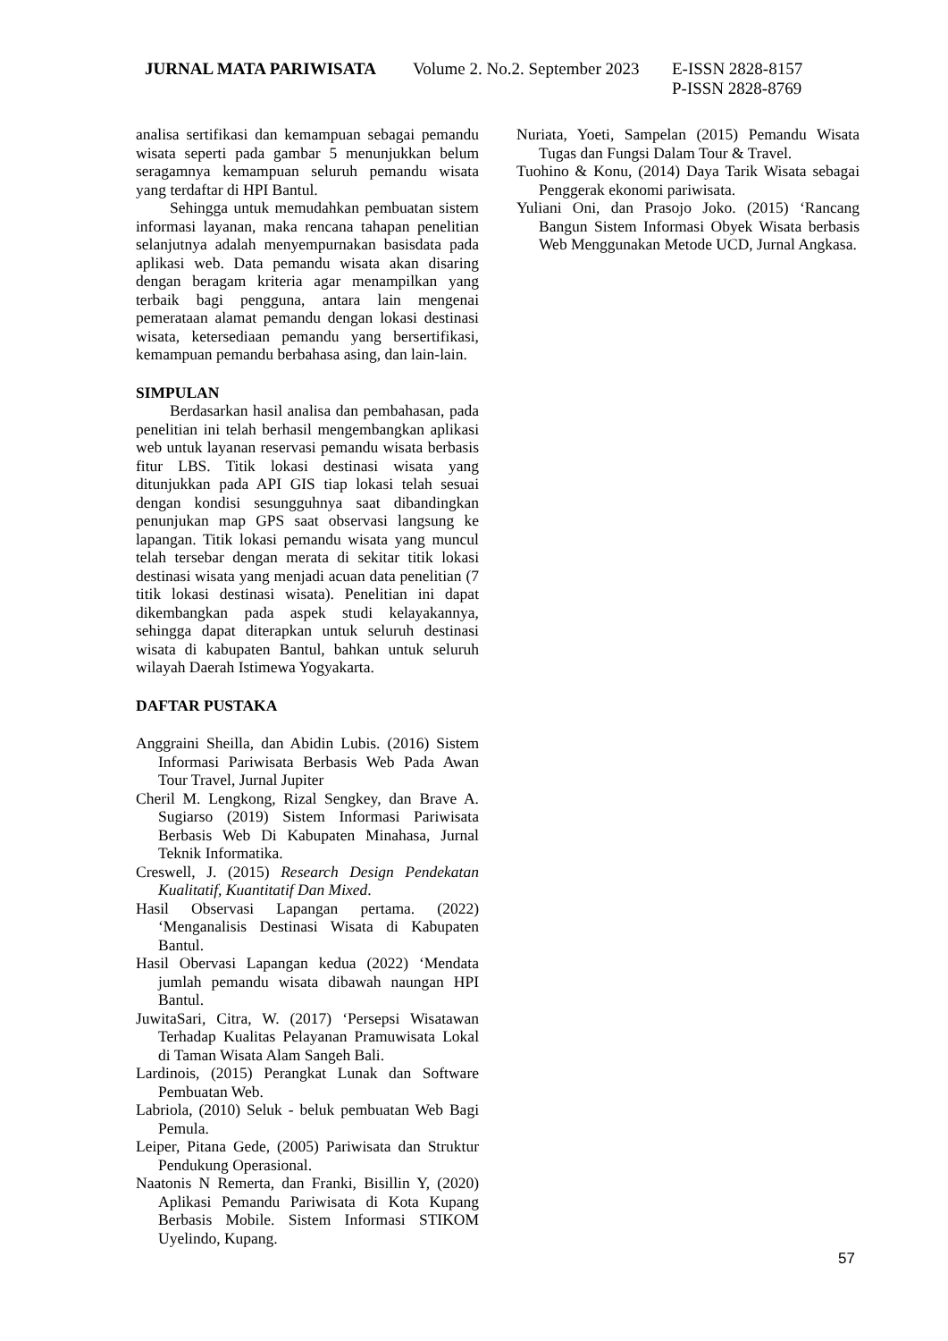JURNAL MATA PARIWISATA Volume 2. No.2. September 2023 E-ISSN 2828-8157
P-ISSN 2828-8769
analisa sertifikasi dan kemampuan sebagai pemandu wisata seperti pada gambar 5 menunjukkan belum seragamnya kemampuan seluruh pemandu wisata yang terdaftar di HPI Bantul.
Sehingga untuk memudahkan pembuatan sistem informasi layanan, maka rencana tahapan penelitian selanjutnya adalah menyempurnakan basisdata pada aplikasi web. Data pemandu wisata akan disaring dengan beragam kriteria agar menampilkan yang terbaik bagi pengguna, antara lain mengenai pemerataan alamat pemandu dengan lokasi destinasi wisata, ketersediaan pemandu yang bersertifikasi, kemampuan pemandu berbahasa asing, dan lain-lain.
SIMPULAN
Berdasarkan hasil analisa dan pembahasan, pada penelitian ini telah berhasil mengembangkan aplikasi web untuk layanan reservasi pemandu wisata berbasis fitur LBS. Titik lokasi destinasi wisata yang ditunjukkan pada API GIS tiap lokasi telah sesuai dengan kondisi sesungguhnya saat dibandingkan penunjukan map GPS saat observasi langsung ke lapangan. Titik lokasi pemandu wisata yang muncul telah tersebar dengan merata di sekitar titik lokasi destinasi wisata yang menjadi acuan data penelitian (7 titik lokasi destinasi wisata). Penelitian ini dapat dikembangkan pada aspek studi kelayakannya, sehingga dapat diterapkan untuk seluruh destinasi wisata di kabupaten Bantul, bahkan untuk seluruh wilayah Daerah Istimewa Yogyakarta.
DAFTAR PUSTAKA
Anggraini Sheilla, dan Abidin Lubis. (2016) Sistem Informasi Pariwisata Berbasis Web Pada Awan Tour Travel, Jurnal Jupiter
Cheril M. Lengkong, Rizal Sengkey, dan Brave A. Sugiarso (2019) Sistem Informasi Pariwisata Berbasis Web Di Kabupaten Minahasa, Jurnal Teknik Informatika.
Creswell, J. (2015) Research Design Pendekatan Kualitatif, Kuantitatif Dan Mixed.
Hasil Observasi Lapangan pertama. (2022) ‘Menganalisis Destinasi Wisata di Kabupaten Bantul.
Hasil Obervasi Lapangan kedua (2022) ‘Mendata jumlah pemandu wisata dibawah naungan HPI Bantul.
JuwitaSari, Citra, W. (2017) ‘Persepsi Wisatawan Terhadap Kualitas Pelayanan Pramuwisata Lokal di Taman Wisata Alam Sangeh Bali.
Lardinois, (2015) Perangkat Lunak dan Software Pembuatan Web.
Labriola, (2010) Seluk - beluk pembuatan Web Bagi Pemula.
Leiper, Pitana Gede, (2005) Pariwisata dan Struktur Pendukung Operasional.
Naatonis N Remerta, dan Franki, Bisillin Y, (2020) Aplikasi Pemandu Pariwisata di Kota Kupang Berbasis Mobile. Sistem Informasi STIKOM Uyelindo, Kupang.
Nuriata, Yoeti, Sampelan (2015) Pemandu Wisata Tugas dan Fungsi Dalam Tour & Travel.
Tuohino & Konu, (2014) Daya Tarik Wisata sebagai Penggerak ekonomi pariwisata.
Yuliani Oni, dan Prasojo Joko. (2015) ‘Rancang Bangun Sistem Informasi Obyek Wisata berbasis Web Menggunakan Metode UCD, Jurnal Angkasa.
57